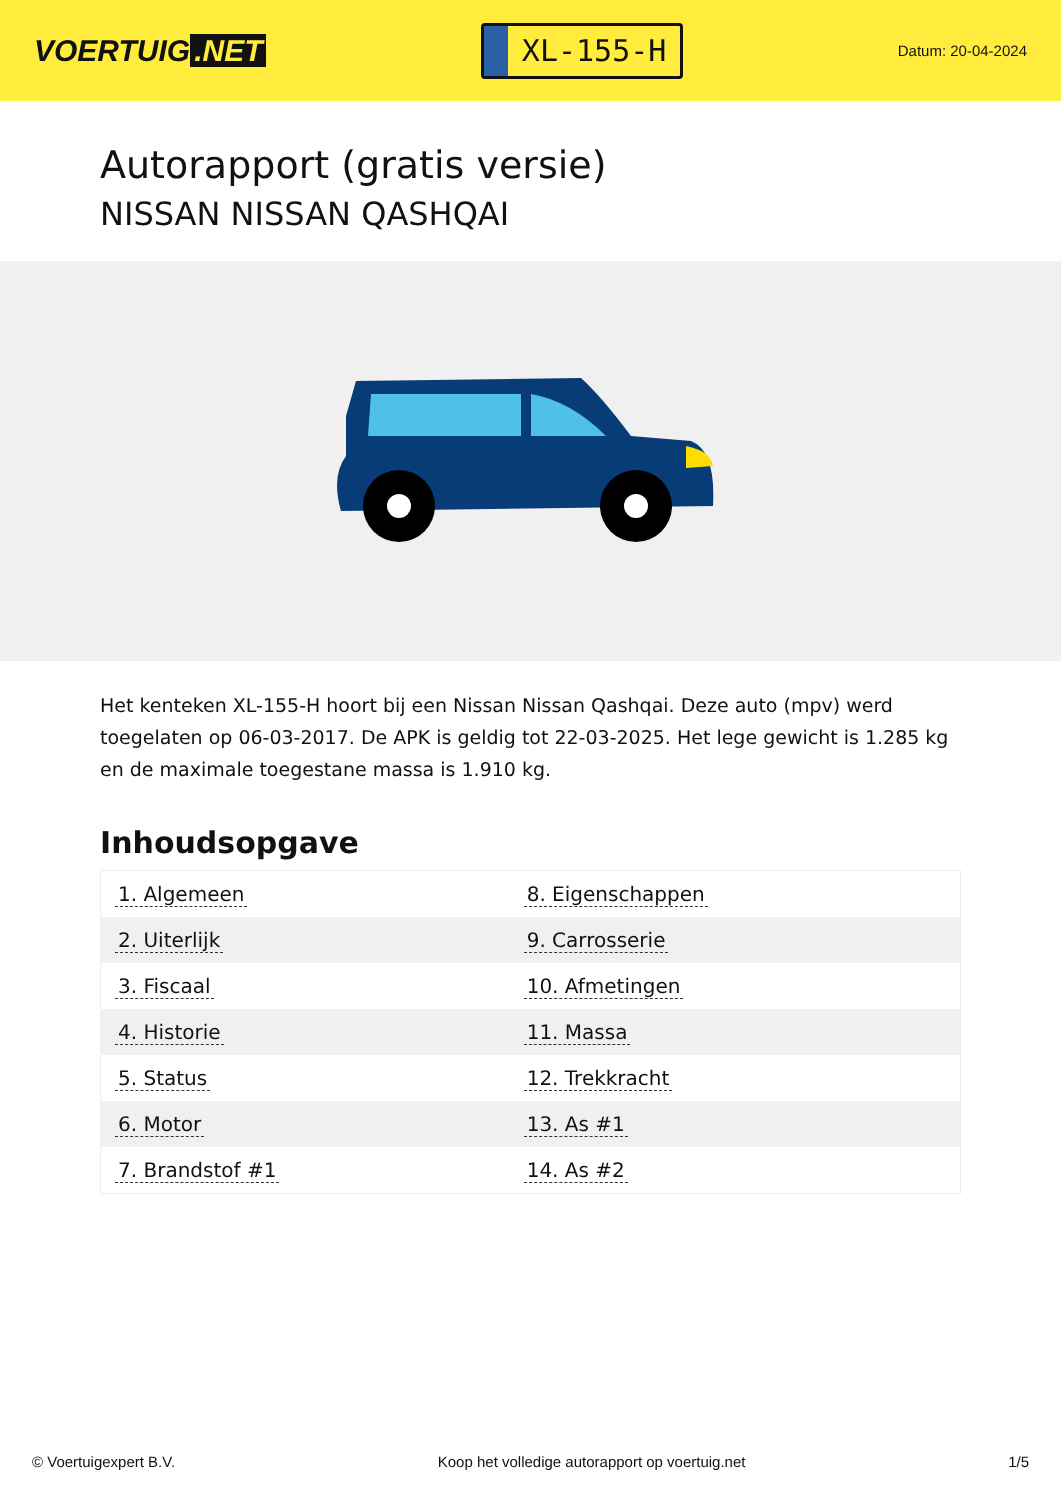VOERTUIG.NET
XL-155-H
Datum: 20-04-2024
Autorapport (gratis versie)
NISSAN NISSAN QASHQAI
Het kenteken XL-155-H hoort bij een Nissan Nissan Qashqai. Deze auto (mpv) werd toegelaten op 06-03-2017. De APK is geldig tot 22-03-2025. Het lege gewicht is 1.285 kg en de maximale toegestane massa is 1.910 kg.
Inhoudsopgave
| 1. Algemeen | 8. Eigenschappen |
| 2. Uiterlijk | 9. Carrosserie |
| 3. Fiscaal | 10. Afmetingen |
| 4. Historie | 11. Massa |
| 5. Status | 12. Trekkracht |
| 6. Motor | 13. As #1 |
| 7. Brandstof #1 | 14. As #2 |
© Voertuigexpert B.V. Koop het volledige autorapport op voertuig.net 1/5